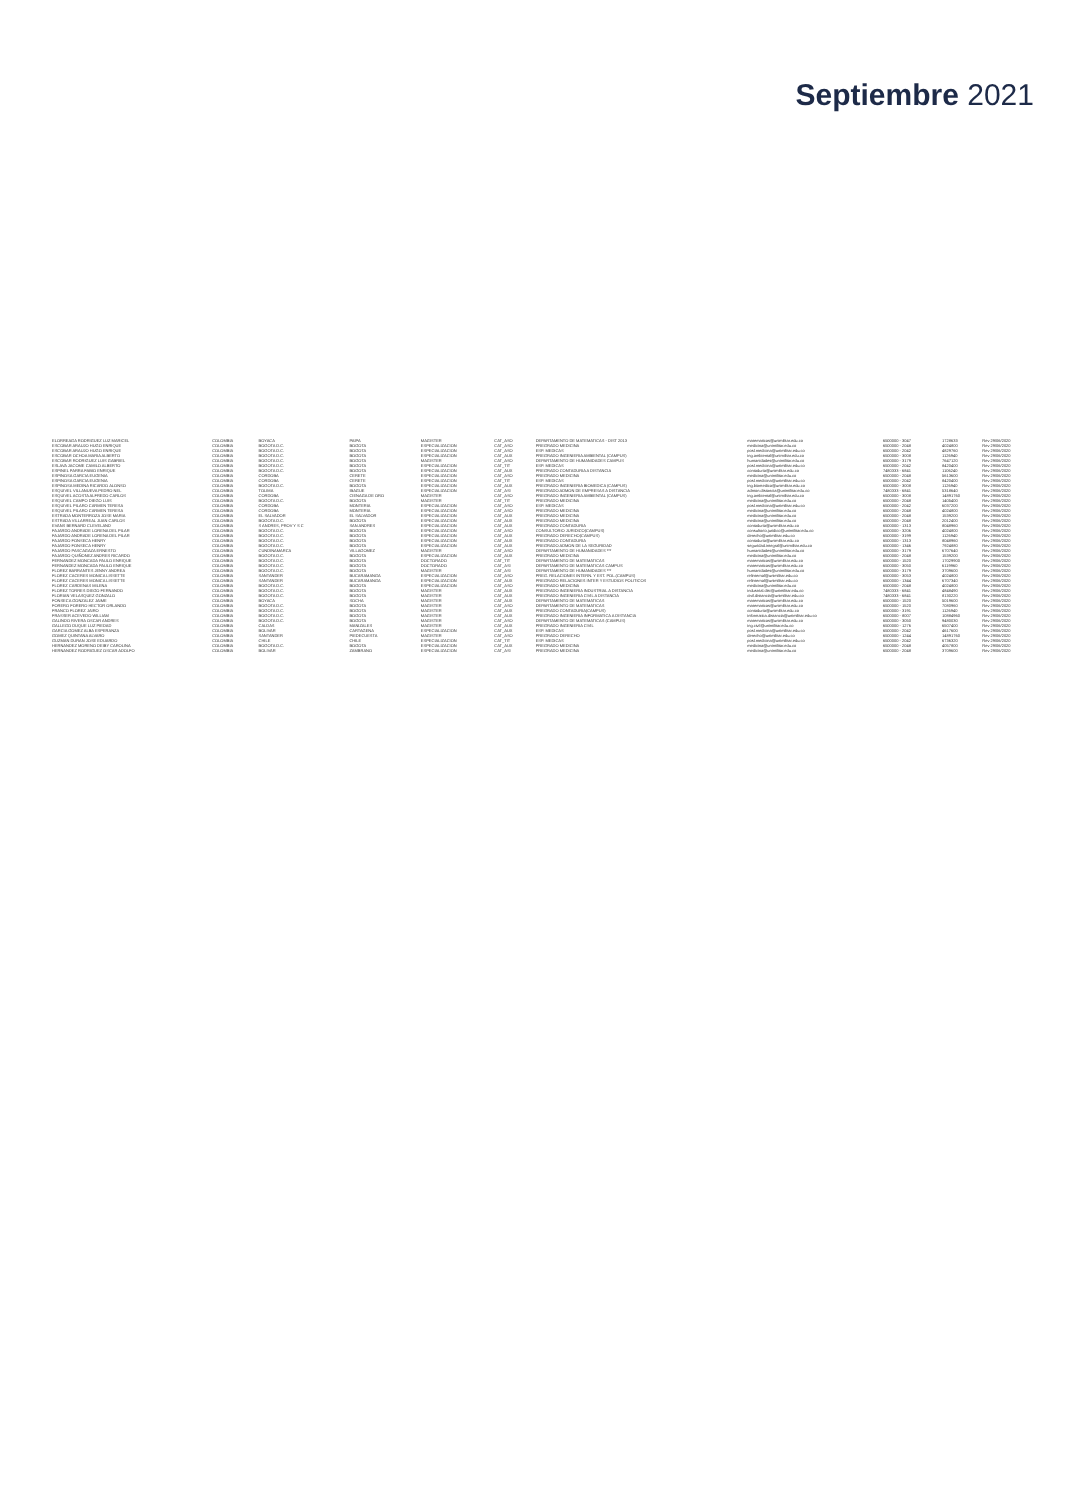Septiembre 2021
| ELORREAGA RODRIGUEZ LUZ MARICEL | COLOMBIA | BOYACA | PAIPA | MAGISTER | CAT_ASO | DEPARTAMENTO DE MATEMATICAS - DIST 2013 | matematicas@unimilitar.edu.co | 6500000 - 3047 | 1728633 | Rev 29/06/2020 |
| ESCOBAR ARAUJO HUGO ENRIQUE | COLOMBIA | BOGOTA D.C. | BOGOTA | ESPECIALIZACION | CAT_ASO | PREGRADO MEDICINA | medicina@unimilitar.edu.co | 6500000 - 2048 | 4024800 | Rev 29/06/2020 |
| ESCOBAR ARAUJO HUGO ENRIQUE | COLOMBIA | BOGOTA D.C. | BOGOTA | ESPECIALIZACION | CAT_ASO | ESP. MEDICAS | posl.medicina@unimilitar.edu.co | 6500000 - 2042 | 4829760 | Rev 29/06/2020 |
| ESCOBAR OCHOA MARIA ALBERTO | COLOMBIA | BOGOTA D.C. | BOGOTA | ESPECIALIZACION | CAT_AUX | PREGRADO INGENIERIA AMBIENTAL (CAMPUS) | ing.ambiental@unimilitar.edu.co | 6500000 - 3008 | 1126940 | Rev 29/06/2020 |
| ESCOBAR RODRIGUEZ LUIS GABRIEL | COLOMBIA | BOGOTA D.C. | BOGOTA | MAGISTER | CAT_ASO | DEPARTAMENTO DE HUMANIDADES CAMPUS | humanidades@unimilitar.edu.co | 6500000 - 3179 | 7647120 | Rev 29/06/2020 |
| ESLAVA JACOME CAMILO ALBERTO | COLOMBIA | BOGOTA D.C. | BOGOTA | ESPECIALIZACION | CAT_TIT | ESP. MEDICAS | posl.medicina@unimilitar.edu.co | 6500000 - 2042 | 8420400 | Rev 29/06/2020 |
| ESPINEL PARRA FABIO ENRIQUE | COLOMBIA | BOGOTA D.C. | BOGOTA | ESPECIALIZACION | CAT_AUX | PREGRADO CONTADURIA A DISTANCIA | contaduria@unimilitar.edu.co | 7480333 - 6841 | 1106240 | Rev 29/06/2020 |
| ESPINOSA GARCIA EUGENIA | COLOMBIA | CORDOBA | CERETE | ESPECIALIZACION | CAT_ASO | PREGRADO MEDICINA | medicina@unimilitar.edu.co | 6500000 - 2048 | 5613600 | Rev 29/06/2020 |
| ESPINOSA GARCIA EUGENIA | COLOMBIA | CORDOBA | CERETE | ESPECIALIZACION | CAT_TIT | ESP. MEDICAS | posl.medicina@unimilitar.edu.co | 6500000 - 2042 | 8420400 | Rev 29/06/2020 |
| ESPINOSA MEDINA RICARDO ALONSO | COLOMBIA | BOGOTA D.C. | BOGOTA | ESPECIALIZACION | CAT_AUX | PREGRADO INGENIERIA BIOMEDICA (CAMPUS) | ing.biomedica@unimilitar.edu.co | 6500000 - 3008 | 1126940 | Rev 29/06/2020 |
| ESQUIVEL VILLANUEVA PEDRO NEL | COLOMBIA | TOLIMA | IBAGUE | ESPECIALIZACION | CAT_ASI | PREGRADO ADMON DE EMPRESAS A DISTANCIA | admon.distancia@unimilitar.edu.co | 7480333 - 6841 | 5318640 | Rev 29/06/2020 |
| ESQUIVEL ACOSTA ALFREDO CARLOS | COLOMBIA | CORDOBA | CIENAGA DE ORO | MAGISTER | CAT_ASO | PREGRADO INGENIERIA AMBIENTAL (CAMPUS) | ing.ambiental@unimilitar.edu.co | 6500000 - 3008 | 14891760 | Rev 29/06/2020 |
| ESQUIVEL CAMPO DIEGO LUIS | COLOMBIA | BOGOTA D.C. | BOGOTA | MAGISTER | CAT_TIT | PREGRADO MEDICINA | medicina@unimilitar.edu.co | 6500000 - 2048 | 1405400 | Rev 29/06/2020 |
| ESQUIVEL PILARO CARMEN TERESA | COLOMBIA | CORDOBA | MONTERIA | ESPECIALIZACION | CAT_ASO | ESP. MEDICAS | posl.medicina@unimilitar.edu.co | 6500000 - 2042 | 6037200 | Rev 29/06/2020 |
| ESQUIVEL PILARO CARMEN TERESA | COLOMBIA | CORDOBA | MONTERIA | ESPECIALIZACION | CAT_ASO | PREGRADO MEDICINA | medicina@unimilitar.edu.co | 6500000 - 2048 | 4024800 | Rev 29/06/2020 |
| ESTRADA MONTERROZA JOSE MARIA | COLOMBIA | EL SALVADOR | EL SALVADOR | ESPECIALIZACION | CAT_AUX | PREGRADO MEDICINA | medicina@unimilitar.edu.co | 6500000 - 2048 | 1539200 | Rev 29/06/2020 |
| ESTRADA VILLARREAL JUAN CARLOS | COLOMBIA | BOGOTA D.C. | BOGOTA | ESPECIALIZACION | CAT_AUX | PREGRADO MEDICINA | medicina@unimilitar.edu.co | 6500000 - 2048 | 2012400 | Rev 29/06/2020 |
| EVANS BERNARD CLEVELAND | COLOMBIA | S ANDRES, PROV Y S C | SAN ANDRES | ESPECIALIZACION | CAT_AUX | PREGRADO CONTADURIA | contaduria@unimilitar.edu.co | 6500000 - 1313 | 8048960 | Rev 29/06/2020 |
| FAJARDO ANDRADE LORENA DEL PILAR | COLOMBIA | BOGOTA D.C. | BOGOTA | ESPECIALIZACION | CAT_ASO | CONSULTORIO JURIDICO(CAMPUS) | consultorio.juridico@unimilitar.edu.co | 6500000 - 3206 | 4024800 | Rev 29/06/2020 |
| FAJARDO ANDRADE LORENA DEL PILAR | COLOMBIA | BOGOTA D.C. | BOGOTA | ESPECIALIZACION | CAT_AUX | PREGRADO DERECHO(CAMPUS) | derecho@unimilitar.edu.co | 6500000 - 3199 | 1126940 | Rev 29/06/2020 |
| FAJARDO FONSECA HENRY | COLOMBIA | BOGOTA D.C. | BOGOTA | ESPECIALIZACION | CAT_AUX | PREGRADO CONTADURIA | contaduria@unimilitar.edu.co | 6500000 - 1313 | 8048960 | Rev 29/06/2020 |
| FAJARDO FONSECA HENRY | COLOMBIA | BOGOTA D.C. | BOGOTA | ESPECIALIZACION | CAT_AUX | PREGRADO ADMON DE LA SEGURIDAD | seguridad.integral@unimilitar.edu.co | 6500000 - 1346 | 7924880 | Rev 29/06/2020 |
| FAJARDO PASCAGAZA ERNESTO | COLOMBIA | CUNDINAMARCA | VILLAGOMEZ | MAGISTER | CAT_ASO | DEPARTAMENTO DE HUMANIDADES *** | humanidades@unimilitar.edu.co | 6500000 - 3179 | 6707640 | Rev 29/06/2020 |
| FAJARDO QUIÑONEZ ANDRES RICARDO | COLOMBIA | BOGOTA D.C. | BOGOTA | ESPECIALIZACION | CAT_AUX | PREGRADO MEDICINA | medicina@unimilitar.edu.co | 6500000 - 2048 | 1539200 | Rev 29/06/2020 |
| FERNANDEZ MONCADA PAULO ENRIQUE | COLOMBIA | BOGOTA D.C. | BOGOTA | DOCTORADO | CAT_TIT | DEPARTAMENTO DE MATEMATICAS | matematicas@unimilitar.edu.co | 6500000 - 1520 | 17029900 | Rev 29/06/2020 |
| FERNANDEZ MONCADA PAULO ENRIQUE | COLOMBIA | BOGOTA D.C. | BOGOTA | DOCTORADO | CAT_ASI | DEPARTAMENTO DE MATEMATICAS CAMPUS | matematicas@unimilitar.edu.co | 6500000 - 3050 | 6119960 | Rev 29/06/2020 |
| FLOREZ BARRANTES JENNY ANDREA | COLOMBIA | BOGOTA D.C. | BOGOTA | MAGISTER | CAT_ASI | DEPARTAMENTO DE HUMANIDADES *** | humanidades@unimilitar.edu.co | 6500000 - 3179 | 3709600 | Rev 29/06/2020 |
| FLOREZ CACERES MONICA LISSETTE | COLOMBIA | SANTANDER | BUCARAMANGA | ESPECIALIZACION | CAT_ASO | PREG. RELACIONES INTERN. Y EST. POL.(CAMPUS) | relinternal@unimilitar.edu.co | 6500000 - 3053 | 4024800 | Rev 29/06/2020 |
| FLOREZ CACERES MONICA LISSETTE | COLOMBIA | SANTANDER | BUCARAMANGA | ESPECIALIZACION | CAT_AUX | PREGRADO RELACIONES INTER Y ESTUDIOS POLITICOS | relinternal@unimilitar.edu.co | 6500000 - 1344 | 6707340 | Rev 29/06/2020 |
| FLOREZ CARDENAS MILENA | COLOMBIA | BOGOTA D.C. | BOGOTA | ESPECIALIZACION | CAT_ASO | PREGRADO MEDICINA | medicina@unimilitar.edu.co | 6500000 - 2048 | 4024800 | Rev 29/06/2020 |
| FLOREZ TORRES DIEGO FERNANDO | COLOMBIA | BOGOTA D.C. | BOGOTA | MAGISTER | CAT_AUX | PREGRADO INGENIERIA INDUSTRIAL A DISTANCIA | industrial.dist@unimilitar.edu.co | 7480333 - 6841 | 4848490 | Rev 29/06/2020 |
| FLORIAN VELASQUEZ GONZALO | COLOMBIA | BOGOTA D.C. | BOGOTA | MAGISTER | CAT_AUX | PREGRADO INGENIERIA CIVIL A DISTANCIA | civil.distancia@unimilitar.edu.co | 7480333 - 6841 | 8130220 | Rev 29/06/2020 |
| FONSECA GONZALEZ JAIME | COLOMBIA | BOYACA | SOCHA | MAGISTER | CAT_AUX | DEPARTAMENTO DE MATEMATICAS | matematicas@unimilitar.edu.co | 6500000 - 1520 | 5019600 | Rev 29/06/2020 |
| FORERO FORERO HECTOR ORLANDO | COLOMBIA | BOGOTA D.C. | BOGOTA | MAGISTER | CAT_ASO | DEPARTAMENTO DE MATEMATICAS | matematicas@unimilitar.edu.co | 6500000 - 1520 | 7080960 | Rev 29/06/2020 |
| FRANCO FLOREZ JAIRO | COLOMBIA | BOGOTA D.C. | BOGOTA | MAGISTER | CAT_AUX | PREGRADO CONTADURIA(CAMPUS) | contaduria@unimilitar.edu.co | 6500000 - 3191 | 1126940 | Rev 29/06/2020 |
| FRASSER ACEVEDO WILLIAM | COLOMBIA | BOGOTA D.C. | BOGOTA | MAGISTER | CAT_AUX | PREGRADO INGENIERIA INFORMATICA A DISTANCIA | informatica.distancia@unimilitar.edu.co | 6500000 - 8007 | 10884960 | Rev 29/06/2020 |
| GALINDO RIVERA OSCAR ANDRES | COLOMBIA | BOGOTA D.C. | BOGOTA | MAGISTER | CAT_ASO | DEPARTAMENTO DE MATEMATICAS (CAMPUS) | matematicas@unimilitar.edu.co | 6500000 - 3050 | 9480030 | Rev 29/06/2020 |
| GALLEGO DUQUE LUZ PIEDAD | COLOMBIA | CALDAS | MANIZALES | MAGISTER | CAT_AUX | PREGRADO INGENIERIA CIVIL | ing.civil@unimilitar.edu.co | 6500000 - 1276 | 6507400 | Rev 29/06/2020 |
| GARCIA GOMEZ ALBA ESPERANZA | COLOMBIA | BOLIVAR | CARTAGENA | ESPECIALIZACION | CAT_AUX | ESP. MEDICAS | posl.medicina@unimilitar.edu.co | 6500000 - 2042 | 4617600 | Rev 29/06/2020 |
| GOMEZ QUINTANA ALVARO | COLOMBIA | SANTANDER | PIEDECUESTA | MAGISTER | CAT_ASO | PREGRADO DERECHO | derecho@unimilitar.edu.co | 6500000 - 1244 | 14891760 | Rev 29/06/2020 |
| GUZMAN DURAN JOSE EDUARDO | COLOMBIA | CHILE | CHILE | ESPECIALIZACION | CAT_TIT | ESP. MEDICAS | posl.medicina@unimilitar.edu.co | 6500000 - 2042 | 6736320 | Rev 29/06/2020 |
| HERNANDEZ MORENO DEIBY CAROLINA | COLOMBIA | BOGOTA D.C. | BOGOTA | ESPECIALIZACION | CAT_AUX | PREGRADO MEDICINA | medicina@unimilitar.edu.co | 6500000 - 2048 | 4057800 | Rev 29/06/2020 |
| HERNANDEZ RODRIGUEZ OSCAR ADOLFO | COLOMBIA | BOLIVAR | ZAMBRANO | ESPECIALIZACION | CAT_ASI | PREGRADO MEDICINA | medicina@unimilitar.edu.co | 6500000 - 2048 | 3709600 | Rev 29/06/2020 |